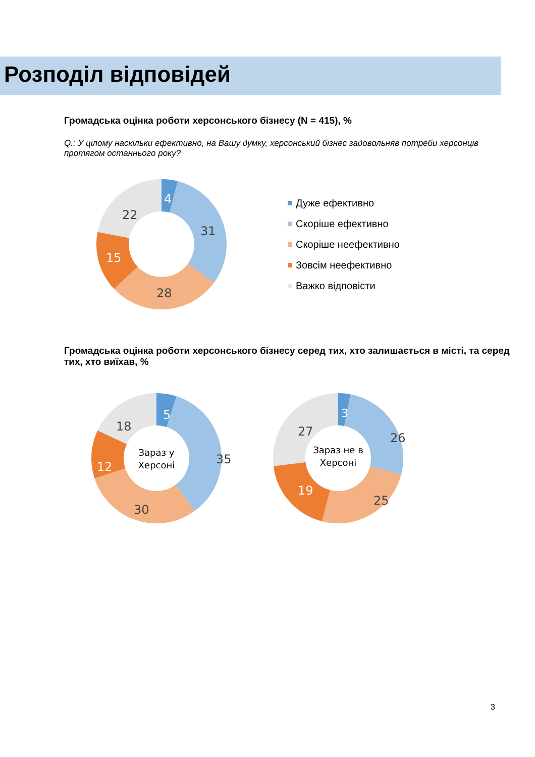Розподіл відповідей
Громадська оцінка роботи херсонського бізнесу (N = 415), %
Q.: У цілому наскільки ефективно, на Вашу думку, херсонський бізнес задовольняв потреби херсонців протягом останнього року?
4
31
28
15
22
Дуже ефективно
Скоріше ефективно
Скоріше неефективно
Зовсім неефективно
Важко відповісти
Громадська оцінка роботи херсонського бізнесу серед тих, хто залишається в місті, та серед тих, хто виїхав, %
Зараз у
Херсоні
5
35
30
12
18
Зараз не в
Херсоні
3
26
25
19
27
3